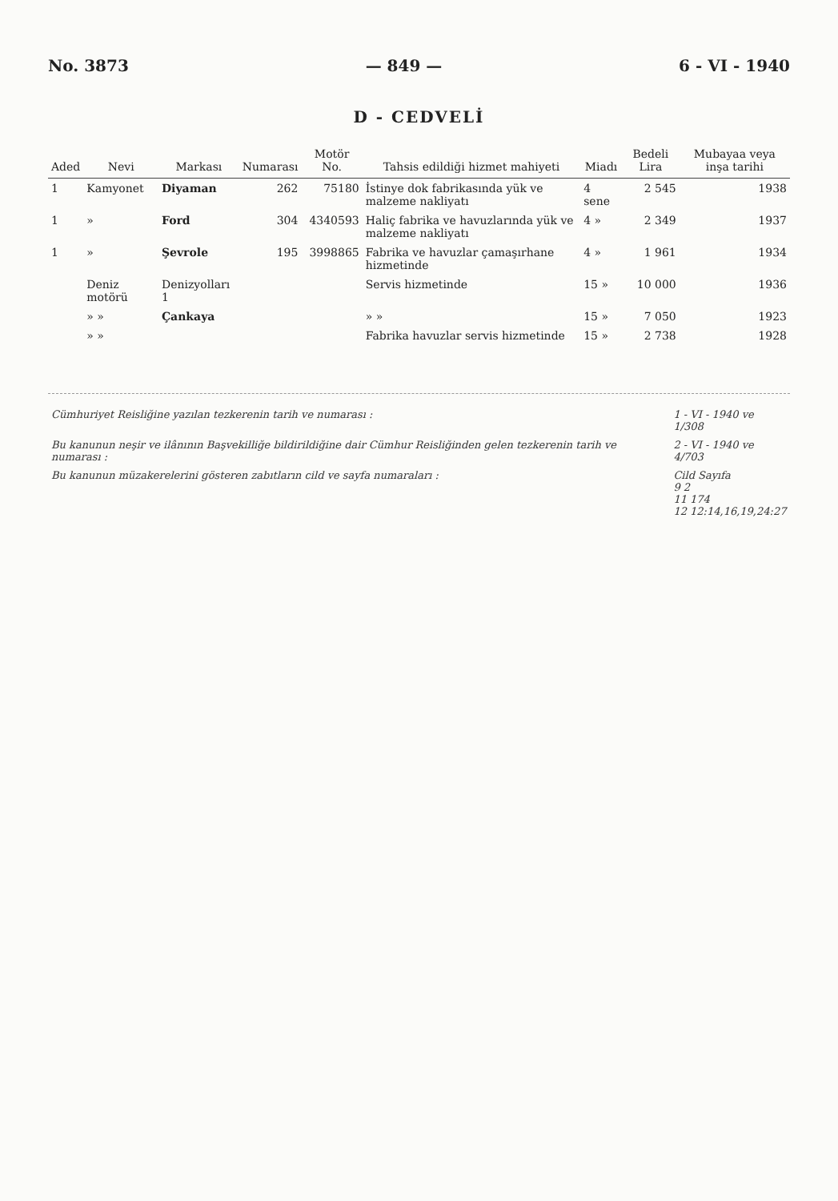No. 3873 — 849 — 6 - VI - 1940
D - CEDVELİ
| Aded | Nevi | Markası | Numarası | Motör No. | Tahsis edildiği hizmet mahiyeti | Miadı | Bedeli Lira | Mubayaa veya inşa tarihi |
| --- | --- | --- | --- | --- | --- | --- | --- | --- |
| 1 | Kamyonet | Diyaman | 262 | 75180 | İstinye dok fabrikasında yük ve malzeme nakliyatı | 4 sene | 2 545 | 1938 |
| 1 | » | Ford | 304 | 4340593 | Haliç fabrika ve havuzlarında yük ve malzeme nakliyatı | 4 » | 2 349 | 1937 |
| 1 | » | Şevrole | 195 | 3998865 | Fabrika ve havuzlar çamaşırhane hizmetinde | 4 » | 1 961 | 1934 |
| | Deniz motörü | Denizyolları 1 | | | Servis hizmetinde | 15 » | 10 000 | 1936 |
| | » » | Çankaya | | | » » | 15 » | 7 050 | 1923 |
| | » » | | | | Fabrika havuzlar servis hizmetinde | 15 » | 2 738 | 1928 |
| Cümhuriyet Reisliğine yazılan tezkerenin tarih ve numarası : | 1 - VI - 1940 ve 1/308 |
| Bu kanunun neşir ve ilânının Başvekilliğe bildirildiğine dair Cümhur Reisliğinden gelen tezkerenin tarih ve numarası : | 2 - VI - 1940 ve 4/703 |
| Bu kanunun müzakerelerini gösteren zabıtların cild ve sayfa numaraları : | Cild Sayıfa 9 2 11 174 12 12:14,16,19,24:27 |